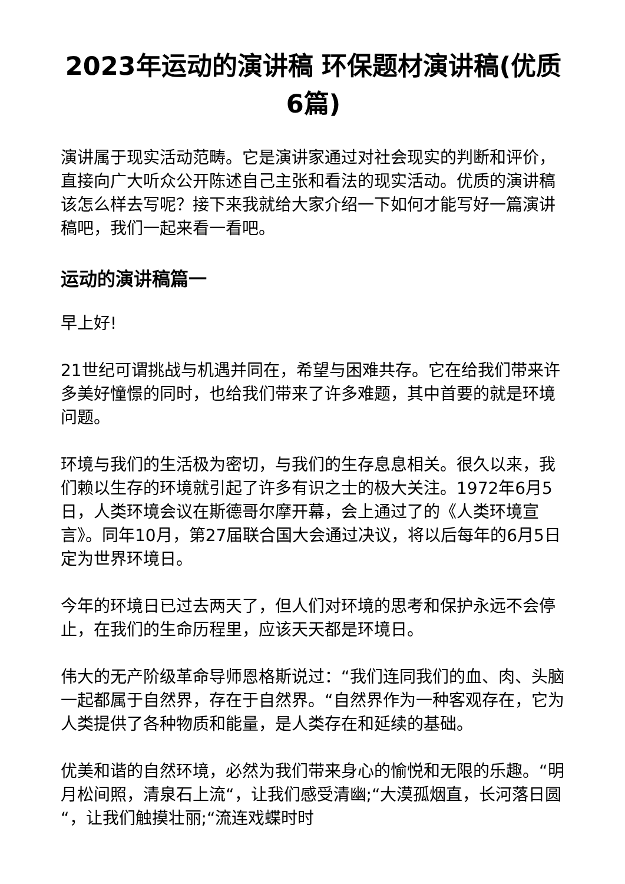2023年运动的演讲稿 环保题材演讲稿(优质6篇)
演讲属于现实活动范畴。它是演讲家通过对社会现实的判断和评价，直接向广大听众公开陈述自己主张和看法的现实活动。优质的演讲稿该怎么样去写呢？接下来我就给大家介绍一下如何才能写好一篇演讲稿吧，我们一起来看一看吧。
运动的演讲稿篇一
早上好!
21世纪可谓挑战与机遇并同在，希望与困难共存。它在给我们带来许多美好憧憬的同时，也给我们带来了许多难题，其中首要的就是环境问题。
环境与我们的生活极为密切，与我们的生存息息相关。很久以来，我们赖以生存的环境就引起了许多有识之士的极大关注。1972年6月5日，人类环境会议在斯德哥尔摩开幕，会上通过了的《人类环境宣言》。同年10月，第27届联合国大会通过决议，将以后每年的6月5日定为世界环境日。
今年的环境日已过去两天了，但人们对环境的思考和保护永远不会停止，在我们的生命历程里，应该天天都是环境日。
伟大的无产阶级革命导师恩格斯说过：“我们连同我们的血、肉、头脑一起都属于自然界，存在于自然界。“自然界作为一种客观存在，它为人类提供了各种物质和能量，是人类存在和延续的基础。
优美和谐的自然环境，必然为我们带来身心的愉悦和无限的乐趣。“明月松间照，清泉石上流“，让我们感受清幽;“大漠孤烟直，长河落日圆“，让我们触摸壮丽;“流连戏蝶时时